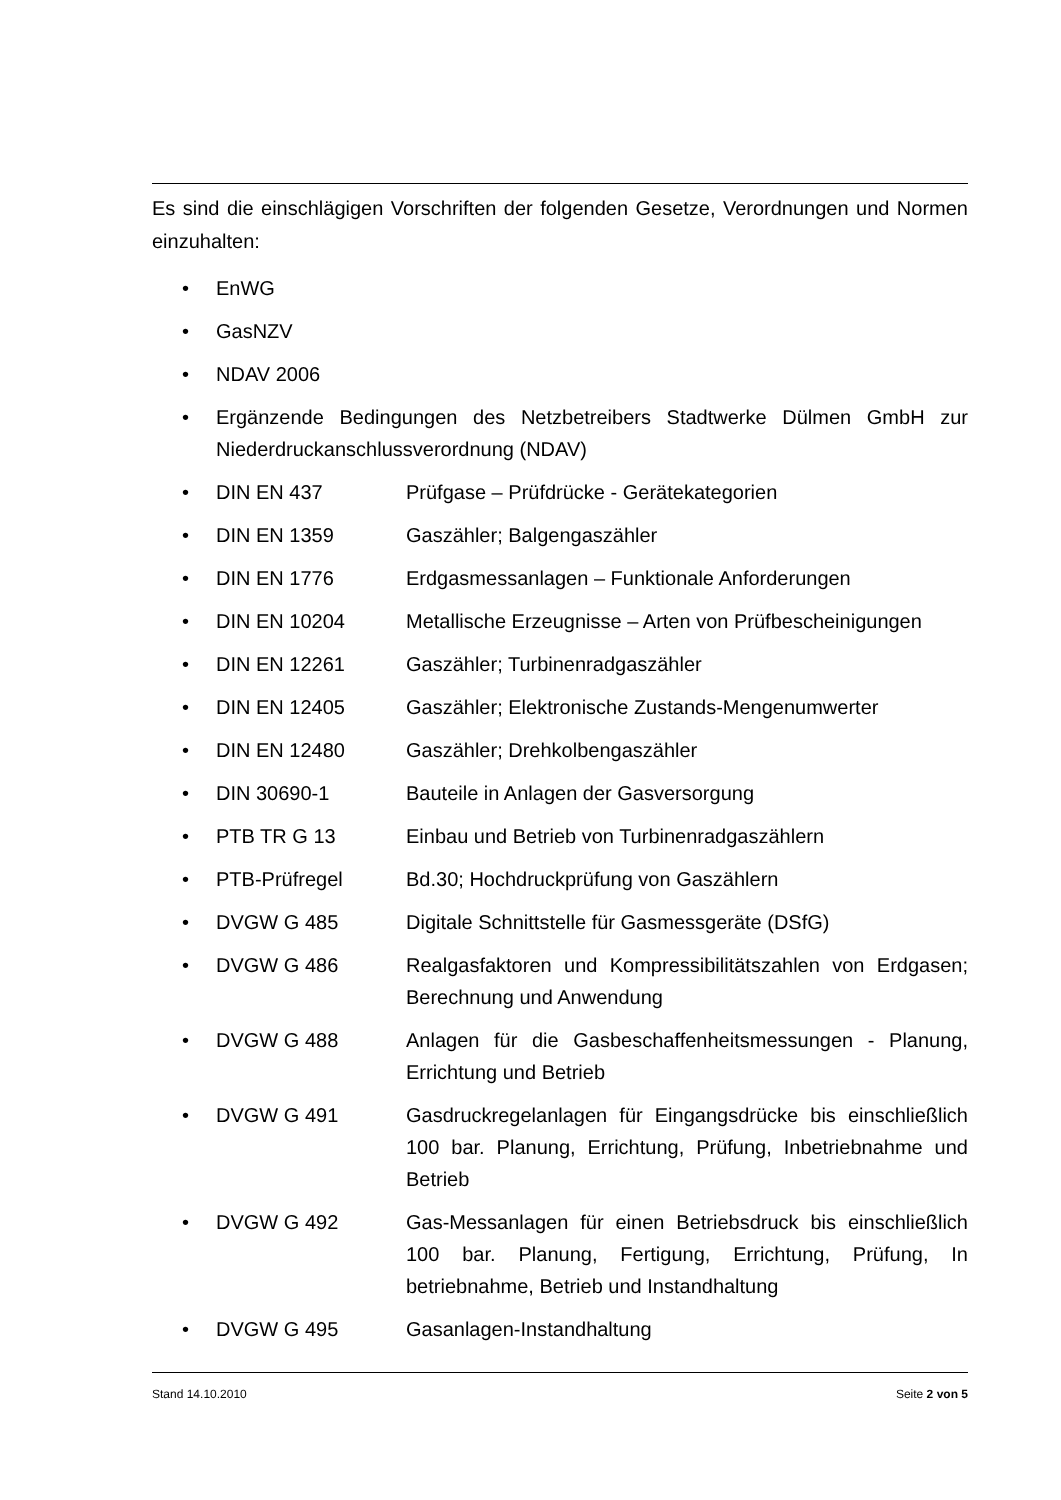Es sind die einschlägigen Vorschriften der folgenden Gesetze, Verordnungen und Normen einzuhalten:
• EnWG
• GasNZV
• NDAV 2006
• Ergänzende Bedingungen des Netzbetreibers Stadtwerke Dülmen GmbH zur Niederdruckanschlussverordnung (NDAV)
• DIN EN 437 Prüfgase – Prüfdrücke - Gerätekategorien
• DIN EN 1359 Gaszähler; Balgengaszähler
• DIN EN 1776 Erdgasmessanlagen – Funktionale Anforderungen
• DIN EN 10204 Metallische Erzeugnisse – Arten von Prüfbescheinigungen
• DIN EN 12261 Gaszähler; Turbinenradgaszähler
• DIN EN 12405 Gaszähler; Elektronische Zustands-Mengenumwerter
• DIN EN 12480 Gaszähler; Drehkolbengaszähler
• DIN 30690-1 Bauteile in Anlagen der Gasversorgung
• PTB TR G 13 Einbau und Betrieb von Turbinenradgaszählern
• PTB-Prüfregel Bd.30; Hochdruckprüfung von Gaszählern
• DVGW G 485 Digitale Schnittstelle für Gasmessgeräte (DSfG)
• DVGW G 486 Realgasfaktoren und Kompressibilitätszahlen von Erd­gasen; Berechnung und Anwendung
• DVGW G 488 Anlagen für die Gasbeschaffenheitsmessungen - Planung, Errichtung und Betrieb
• DVGW G 491 Gasdruckregelanlagen für Eingangsdrücke bis ein­schließlich 100 bar. Planung, Errichtung, Prüfung, Inbe­triebnahme und Betrieb
• DVGW G 492 Gas-Messanlagen für einen Betriebsdruck bis einschließ­lich 100 bar. Planung, Fertigung, Errichtung, Prüfung, In betriebnahme, Betrieb und Instandhaltung
• DVGW G 495 Gasanlagen-Instandhaltung
Stand 14.10.2010 Seite 2 von 5